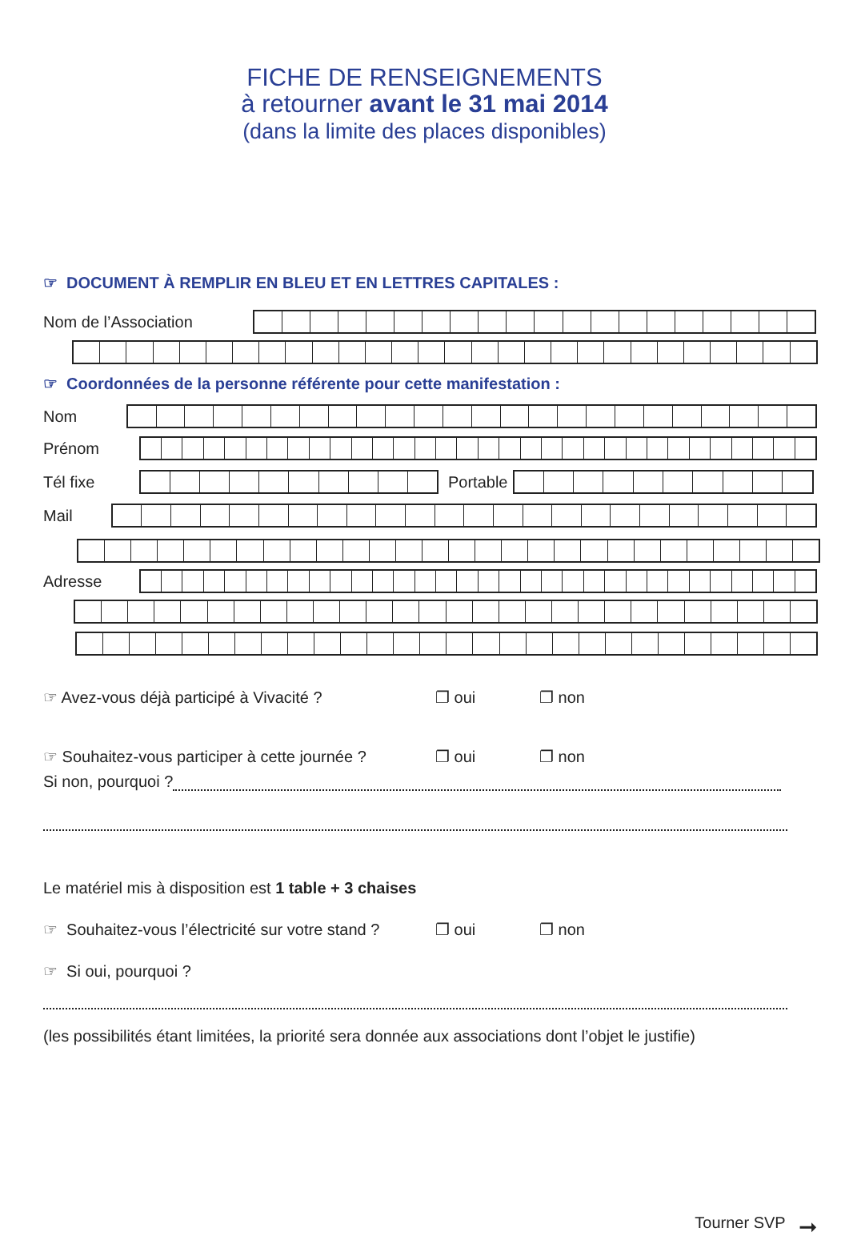FICHE DE RENSEIGNEMENTS
à retourner avant le 31 mai 2014
(dans la limite des places disponibles)
☞ DOCUMENT À REMPLIR EN BLEU ET EN LETTRES CAPITALES :
Nom de l’Association
☞ Coordonnées de la personne référente pour cette manifestation :
Nom
Prénom
Tél fixe Portable
Mail
Adresse
☞ Avez-vous déjà participé à Vivacité ? ❐ oui ❐ non
☞ Souhaitez-vous participer à cette journée ? ❐ oui ❐ non
Si non, pourquoi ?
Le matériel mis à disposition est 1 table + 3 chaises
☞ Souhaitez-vous l’électricité sur votre stand ? ❐ oui ❐ non
☞ Si oui, pourquoi ?
(les possibilités étant limitées, la priorité sera donnée aux associations dont l’objet le justifie)
Tourner SVP ➞